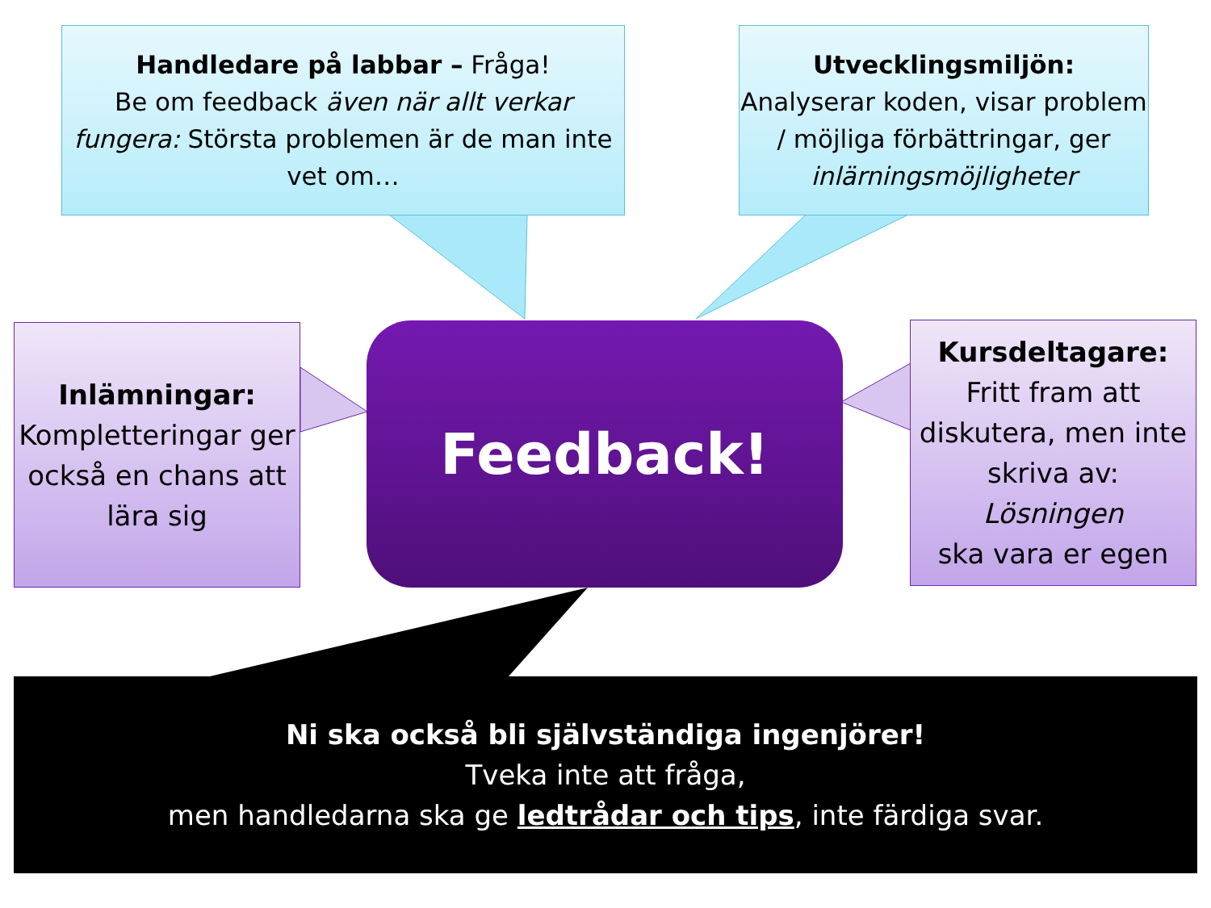Handledare på labbar – Fråga!
Be om feedback även när allt verkar fungera: Största problemen är de man inte vet om…
Utvecklingsmiljön:
Analyserar koden, visar problem / möjliga förbättringar, ger inlärningsmöjligheter
Inlämningar:
Kompletteringar ger också en chans att lära sig
Feedback!
Kursdeltagare:
Fritt fram att diskutera, men inte skriva av:
Lösningen
ska vara er egen
Ni ska också bli självständiga ingenjörer!
Tveka inte att fråga,
men handledarna ska ge ledtrådar och tips, inte färdiga svar.